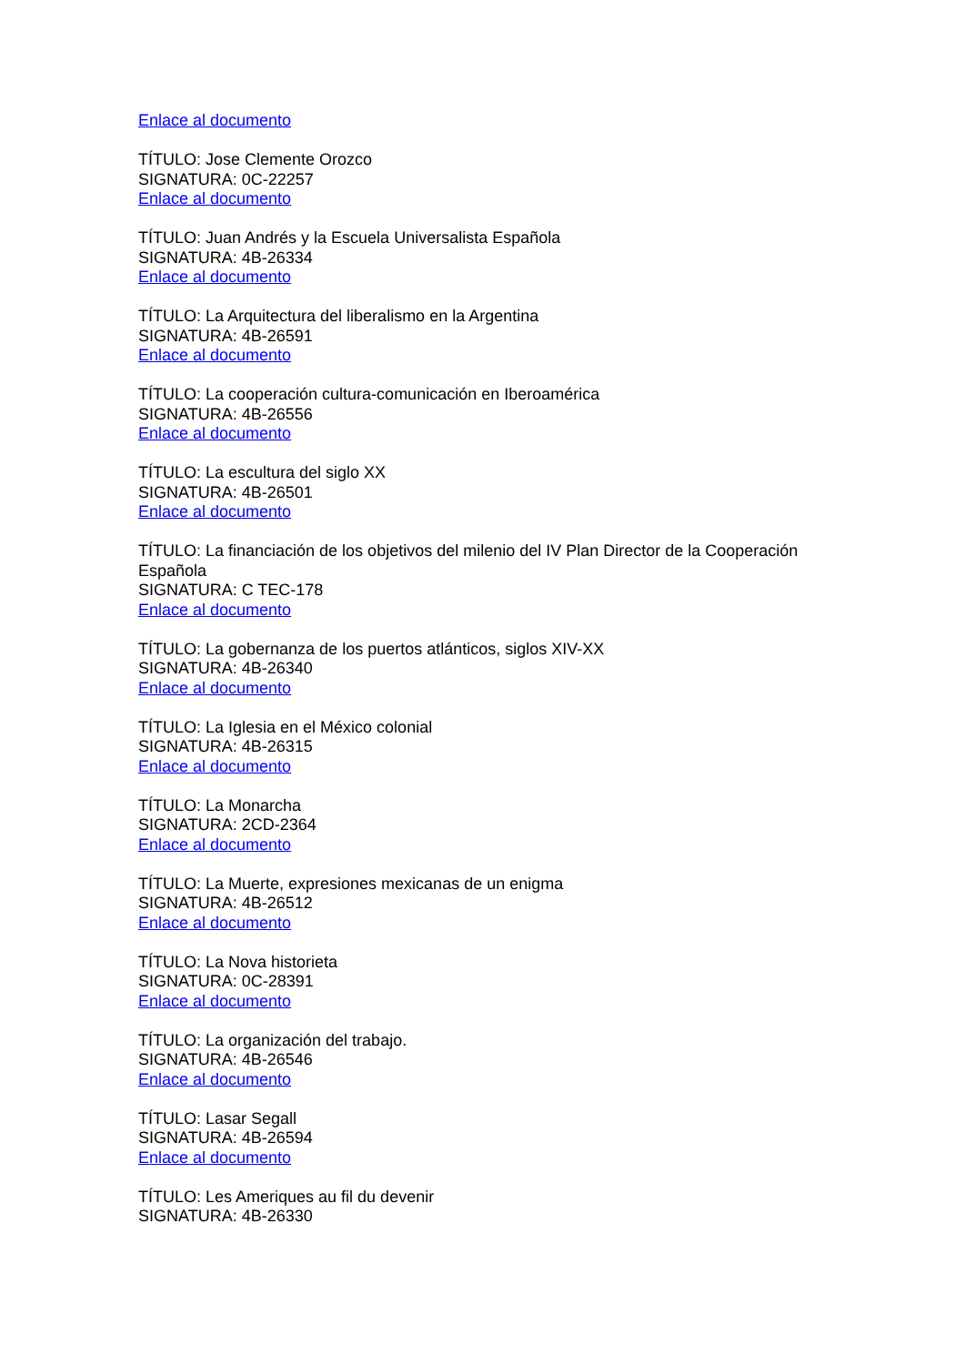Enlace al documento
TÍTULO: Jose Clemente Orozco
SIGNATURA: 0C-22257
Enlace al documento
TÍTULO: Juan Andrés y la Escuela Universalista Española
SIGNATURA: 4B-26334
Enlace al documento
TÍTULO: La Arquitectura del liberalismo en la Argentina
SIGNATURA: 4B-26591
Enlace al documento
TÍTULO: La cooperación cultura-comunicación en Iberoamérica
SIGNATURA: 4B-26556
Enlace al documento
TÍTULO: La escultura del siglo XX
SIGNATURA: 4B-26501
Enlace al documento
TÍTULO: La financiación de los objetivos del milenio del IV Plan Director de la Cooperación
Española
SIGNATURA: C TEC-178
Enlace al documento
TÍTULO: La gobernanza de los puertos atlánticos, siglos XIV-XX
SIGNATURA: 4B-26340
Enlace al documento
TÍTULO: La Iglesia en el México colonial
SIGNATURA: 4B-26315
Enlace al documento
TÍTULO: La Monarcha
SIGNATURA: 2CD-2364
Enlace al documento
TÍTULO: La Muerte, expresiones mexicanas de un enigma
SIGNATURA: 4B-26512
Enlace al documento
TÍTULO: La Nova historieta
SIGNATURA: 0C-28391
Enlace al documento
TÍTULO: La organización del trabajo.
SIGNATURA: 4B-26546
Enlace al documento
TÍTULO: Lasar Segall
SIGNATURA: 4B-26594
Enlace al documento
TÍTULO: Les Ameriques au fil du devenir
SIGNATURA: 4B-26330